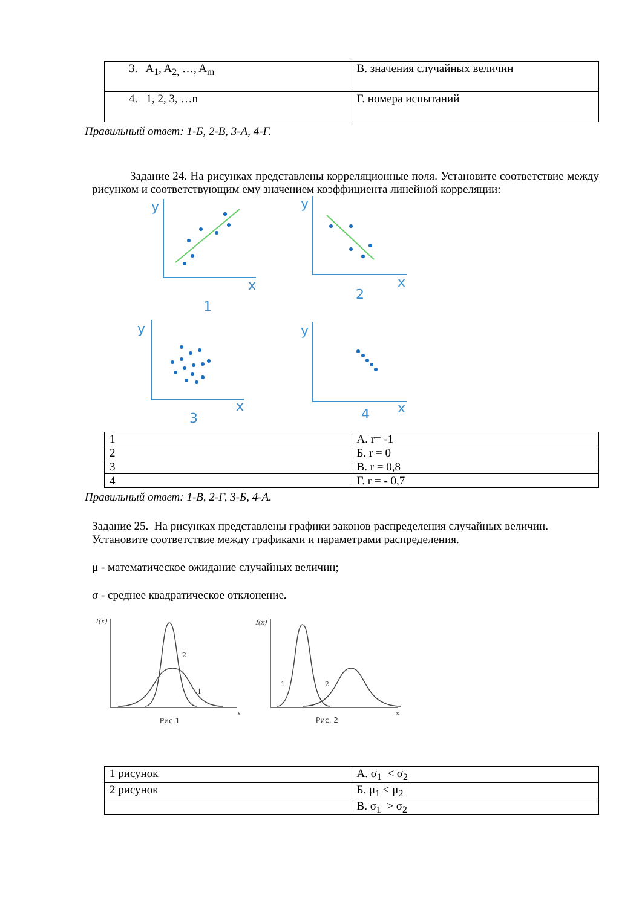| 3. A<sub>1</sub>, A<sub>2,</sub> …, A<sub>m</sub> | В. значения случайных величин |
| 4. 1, 2, 3, …n | Г. номера испытаний |
Правильный ответ: 1-Б, 2-В, 3-А, 4-Г.
Задание 24. На рисунках представлены корреляционные поля. Установите соответствие между рисунком и соответствующим ему значением коэффициента линейной корреляции:
y
x
1
y
x
2
y
x
3
y
x
4
| 1 | А. r= -1 |
| 2 | Б. r = 0 |
| 3 | В. r = 0,8 |
| 4 | Г. r = - 0,7 |
Правильный ответ: 1-В, 2-Г, 3-Б, 4-А.
Задание 25. На рисунках представлены графики законов распределения случайных величин. Установите соответствие между графиками и параметрами распределения.
μ - математическое ожидание случайных величин;
σ - среднее квадратическое отклонение.
f(x)
f(x)
2
1
1
2
x
x
Рис.1
Рис. 2
| 1 рисунок | А. σ<sub>1</sub> < σ<sub>2</sub> |
| 2 рисунок | Б. μ<sub>1</sub> < μ<sub>2</sub> |
| | В. σ<sub>1</sub> > σ<sub>2</sub> |